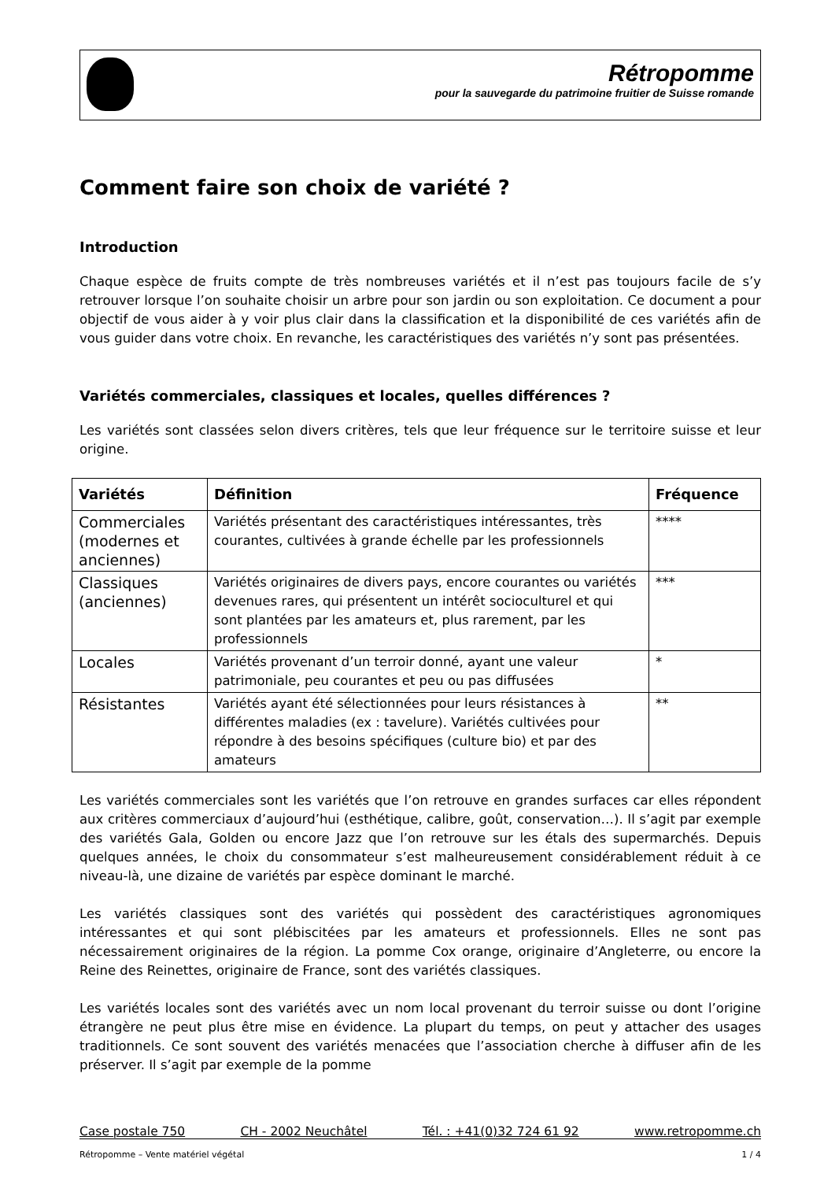Rétropomme
pour la sauvegarde du patrimoine fruitier de Suisse romande
Comment faire son choix de variété ?
Introduction
Chaque espèce de fruits compte de très nombreuses variétés et il n’est pas toujours facile de s’y retrouver lorsque l’on souhaite choisir un arbre pour son jardin ou son exploitation. Ce document a pour objectif de vous aider à y voir plus clair dans la classification et la disponibilité de ces variétés afin de vous guider dans votre choix. En revanche, les caractéristiques des variétés n’y sont pas présentées.
Variétés commerciales, classiques et locales, quelles différences ?
Les variétés sont classées selon divers critères, tels que leur fréquence sur le territoire suisse et leur origine.
| Variétés | Définition | Fréquence |
| --- | --- | --- |
| Commerciales (modernes et anciennes) | Variétés présentant des caractéristiques intéressantes, très courantes, cultivées à grande échelle par les professionnels | **** |
| Classiques (anciennes) | Variétés originaires de divers pays, encore courantes ou variétés devenues rares, qui présentent un intérêt socioculturel et qui sont plantées par les amateurs et, plus rarement, par les professionnels | *** |
| Locales | Variétés provenant d’un terroir donné, ayant une valeur patrimoniale, peu courantes et peu ou pas diffusées | * |
| Résistantes | Variétés ayant été sélectionnées pour leurs résistances à différentes maladies (ex : tavelure). Variétés cultivées pour répondre à des besoins spécifiques (culture bio) et par des amateurs | ** |
Les variétés commerciales sont les variétés que l’on retrouve en grandes surfaces car elles répondent aux critères commerciaux d’aujourd’hui (esthétique, calibre, goût, conservation…). Il s’agit par exemple des variétés Gala, Golden ou encore Jazz que l’on retrouve sur les étals des supermarchés. Depuis quelques années, le choix du consommateur s’est malheureusement considérablement réduit à ce niveau-là, une dizaine de variétés par espèce dominant le marché.
Les variétés classiques sont des variétés qui possèdent des caractéristiques agronomiques intéressantes et qui sont plébiscitées par les amateurs et professionnels. Elles ne sont pas nécessairement originaires de la région. La pomme Cox orange, originaire d’Angleterre, ou encore la Reine des Reinettes, originaire de France, sont des variétés classiques.
Les variétés locales sont des variétés avec un nom local provenant du terroir suisse ou dont l’origine étrangère ne peut plus être mise en évidence. La plupart du temps, on peut y attacher des usages traditionnels. Ce sont souvent des variétés menacées que l’association cherche à diffuser afin de les préserver. Il s’agit par exemple de la pomme
Case postale 750 CH - 2002 Neuchâtel Tél. : +41(0)32 724 61 92 www.retropomme.ch
Rétropomme – Vente matériel végétal 1 / 4